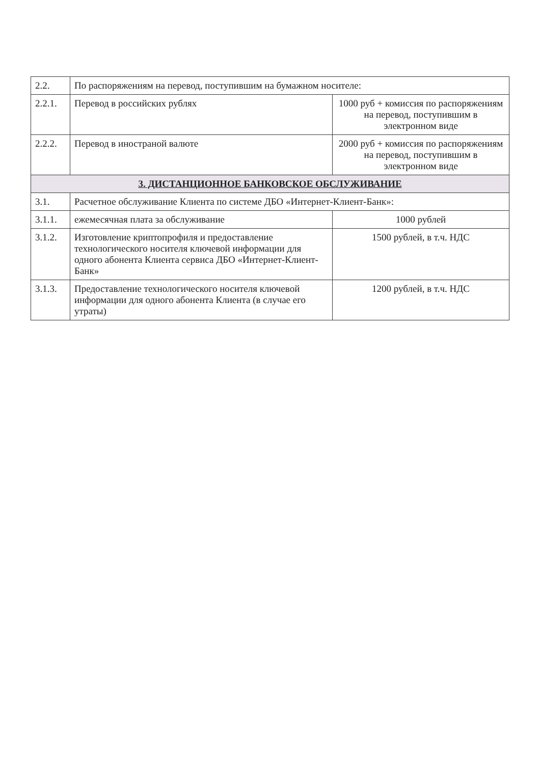| 2.2. | По распоряжениям на перевод, поступившим на бумажном носителе: | |
| 2.2.1. | Перевод в российских рублях | 1000 руб + комиссия по распоряжениям на перевод, поступившим в электронном виде |
| 2.2.2. | Перевод в иностраной валюте | 2000 руб + комиссия по распоряжениям на перевод, поступившим в электронном виде |
| 3. ДИСТАНЦИОННОЕ БАНКОВСКОЕ ОБСЛУЖИВАНИЕ | | |
| 3.1. | Расчетное обслуживание Клиента по системе ДБО «Интернет-Клиент-Банк»: | |
| 3.1.1. | ежемесячная плата за обслуживание | 1000 рублей |
| 3.1.2. | Изготовление криптопрофиля и предоставление технологического носителя ключевой информации для одного абонента Клиента сервиса ДБО «Интернет-Клиент-Банк» | 1500 рублей, в т.ч. НДС |
| 3.1.3. | Предоставление технологического носителя ключевой информации для одного абонента Клиента (в случае его утраты) | 1200 рублей, в т.ч. НДС |